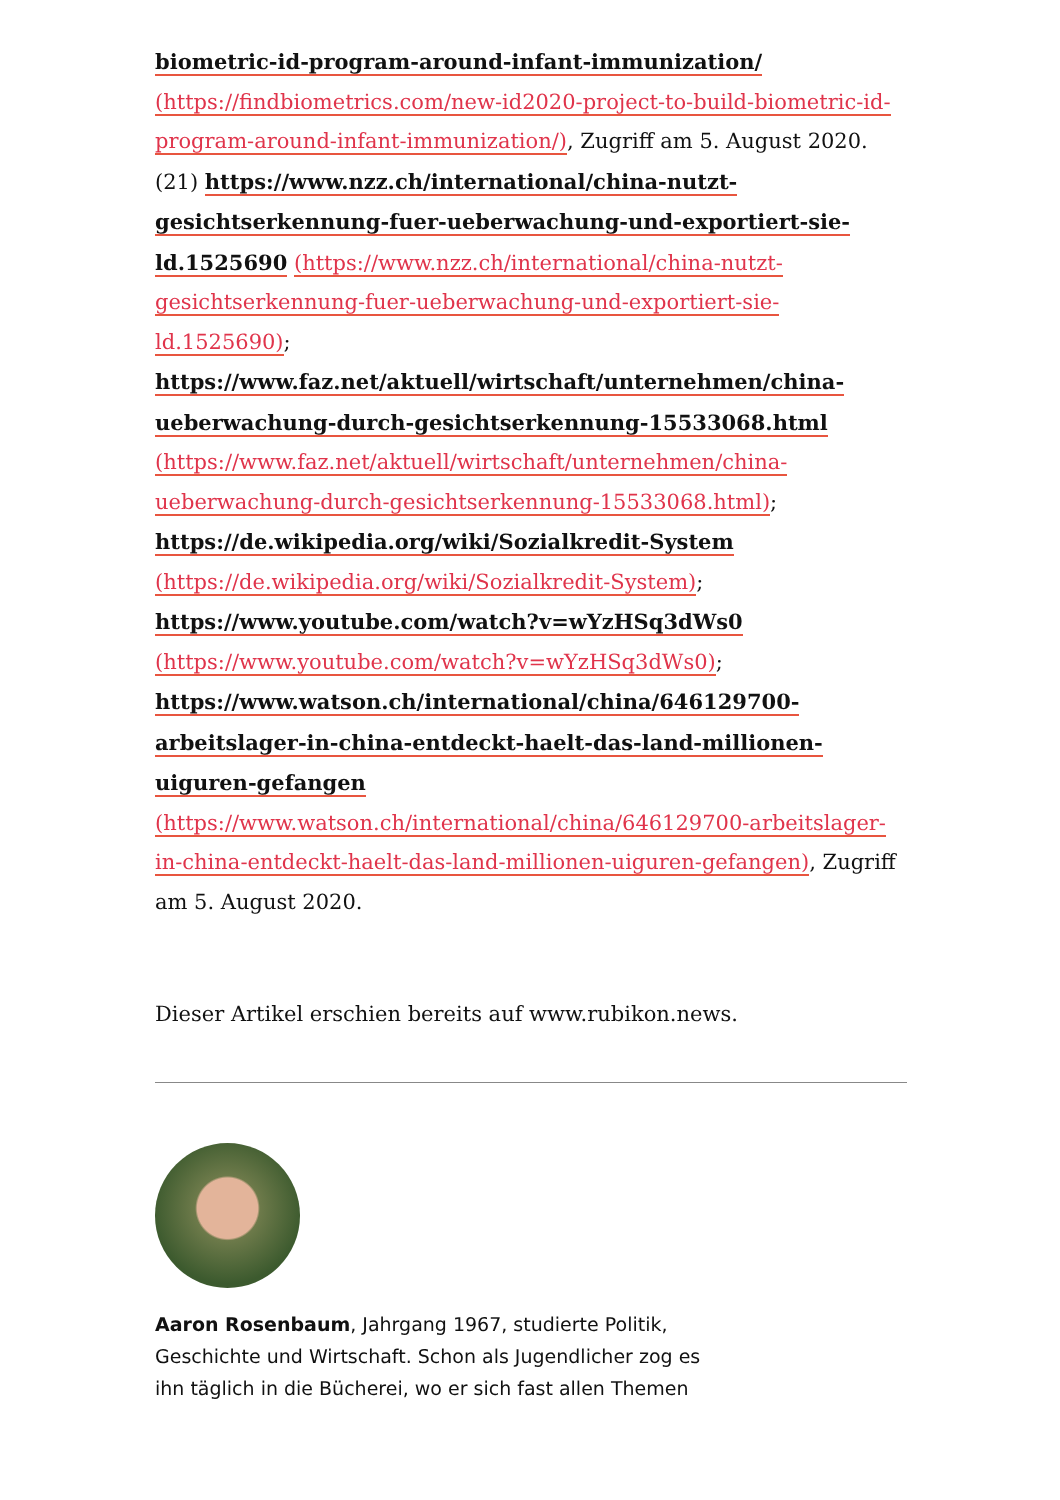biometric-id-program-around-infant-immunization/
(https://findbiometrics.com/new-id2020-project-to-build-biometric-id-program-around-infant-immunization/), Zugriff am 5. August 2020.
(21) https://www.nzz.ch/international/china-nutzt-gesichtserkennung-fuer-ueberwachung-und-exportiert-sie-ld.1525690 (https://www.nzz.ch/international/china-nutzt-gesichtserkennung-fuer-ueberwachung-und-exportiert-sie-ld.1525690);
https://www.faz.net/aktuell/wirtschaft/unternehmen/china-ueberwachung-durch-gesichtserkennung-15533068.html (https://www.faz.net/aktuell/wirtschaft/unternehmen/china-ueberwachung-durch-gesichtserkennung-15533068.html);
https://de.wikipedia.org/wiki/Sozialkredit-System (https://de.wikipedia.org/wiki/Sozialkredit-System);
https://www.youtube.com/watch?v=wYzHSq3dWs0 (https://www.youtube.com/watch?v=wYzHSq3dWs0);
https://www.watson.ch/international/china/646129700-arbeitslager-in-china-entdeckt-haelt-das-land-millionen-uiguren-gefangen (https://www.watson.ch/international/china/646129700-arbeitslager-in-china-entdeckt-haelt-das-land-millionen-uiguren-gefangen), Zugriff am 5. August 2020.
Dieser Artikel erschien bereits auf www.rubikon.news.
Aaron Rosenbaum, Jahrgang 1967, studierte Politik, Geschichte und Wirtschaft. Schon als Jugendlicher zog es ihn täglich in die Bücherei, wo er sich fast allen Themen